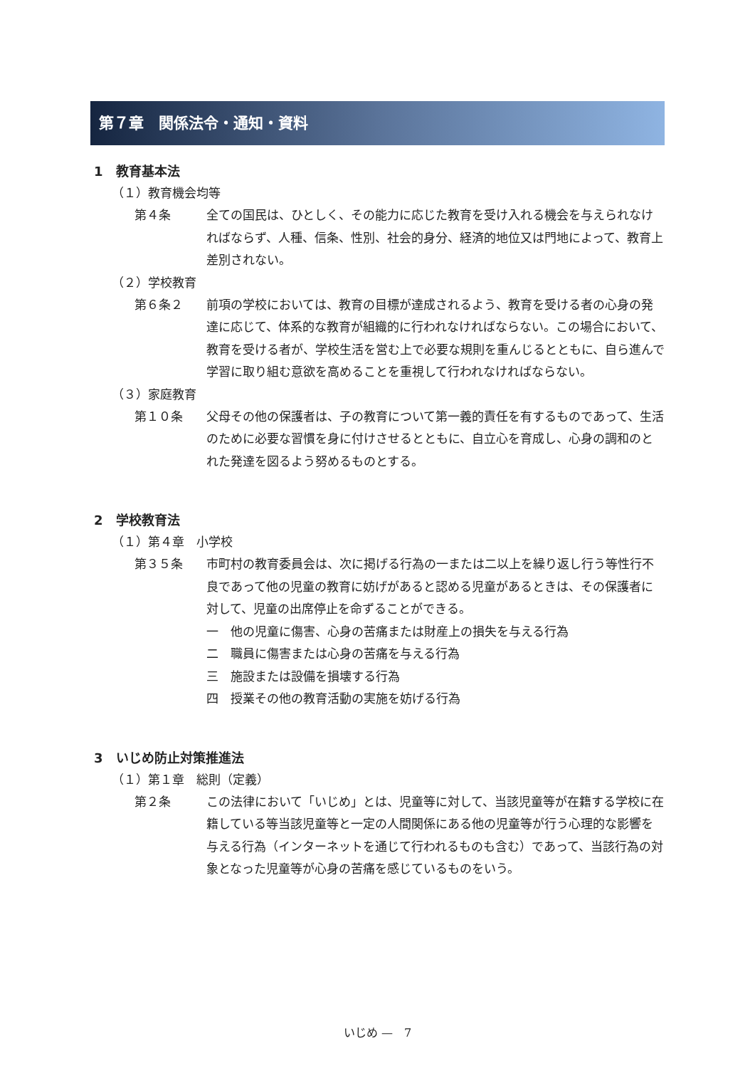第７章　関係法令・通知・資料
1　教育基本法
（１）教育機会均等
第４条 全ての国民は、ひとしく、その能力に応じた教育を受け入れる機会を与えられなければならず、人種、信条、性別、社会的身分、経済的地位又は門地によって、教育上差別されない。
（２）学校教育
第６条２ 前項の学校においては、教育の目標が達成されるよう、教育を受ける者の心身の発達に応じて、体系的な教育が組織的に行われなければならない。この場合において、教育を受ける者が、学校生活を営む上で必要な規則を重んじるとともに、自ら進んで学習に取り組む意欲を高めることを重視して行われなければならない。
（３）家庭教育
第１０条 父母その他の保護者は、子の教育について第一義的責任を有するものであって、生活のために必要な習慣を身に付けさせるとともに、自立心を育成し、心身の調和のとれた発達を図るよう努めるものとする。
2　学校教育法
（１）第４章　小学校
第３５条 市町村の教育委員会は、次に掲げる行為の一または二以上を繰り返し行う等性行不良であって他の児童の教育に妨げがあると認める児童があるときは、その保護者に対して、児童の出席停止を命ずることができる。
一　他の児童に傷害、心身の苦痛または財産上の損失を与える行為
二　職員に傷害または心身の苦痛を与える行為
三　施設または設備を損壊する行為
四　授業その他の教育活動の実施を妨げる行為
3　いじめ防止対策推進法
（１）第１章　総則（定義）
第２条 この法律において「いじめ」とは、児童等に対して、当該児童等が在籍する学校に在籍している等当該児童等と一定の人間関係にある他の児童等が行う心理的な影響を与える行為（インターネットを通じて行われるものも含む）であって、当該行為の対象となった児童等が心身の苦痛を感じているものをいう。
いじめ —　7